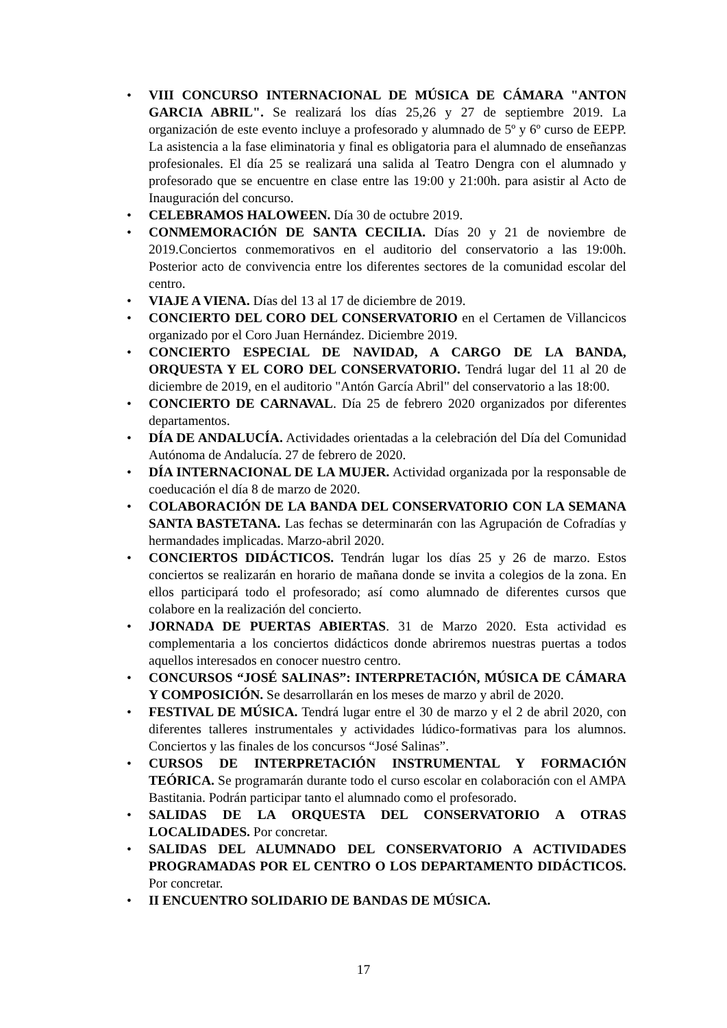• VIII CONCURSO INTERNACIONAL DE MÚSICA DE CÁMARA "ANTON GARCIA ABRIL". Se realizará los días 25,26 y 27 de septiembre 2019. La organización de este evento incluye a profesorado y alumnado de 5º y 6º curso de EEPP. La asistencia a la fase eliminatoria y final es obligatoria para el alumnado de enseñanzas profesionales. El día 25 se realizará una salida al Teatro Dengra con el alumnado y profesorado que se encuentre en clase entre las 19:00 y 21:00h. para asistir al Acto de Inauguración del concurso.
• CELEBRAMOS HALOWEEN. Día 30 de octubre 2019.
• CONMEMORACIÓN DE SANTA CECILIA. Días 20 y 21 de noviembre de 2019.Conciertos conmemorativos en el auditorio del conservatorio a las 19:00h. Posterior acto de convivencia entre los diferentes sectores de la comunidad escolar del centro.
• VIAJE A VIENA. Días del 13 al 17 de diciembre de 2019.
• CONCIERTO DEL CORO DEL CONSERVATORIO en el Certamen de Villancicos organizado por el Coro Juan Hernández. Diciembre 2019.
• CONCIERTO ESPECIAL DE NAVIDAD, A CARGO DE LA BANDA, ORQUESTA Y EL CORO DEL CONSERVATORIO. Tendrá lugar del 11 al 20 de diciembre de 2019, en el auditorio "Antón García Abril" del conservatorio a las 18:00.
• CONCIERTO DE CARNAVAL. Día 25 de febrero 2020 organizados por diferentes departamentos.
• DÍA DE ANDALUCÍA. Actividades orientadas a la celebración del Día del Comunidad Autónoma de Andalucía. 27 de febrero de 2020.
• DÍA INTERNACIONAL DE LA MUJER. Actividad organizada por la responsable de coeducación el día 8 de marzo de 2020.
• COLABORACIÓN DE LA BANDA DEL CONSERVATORIO CON LA SEMANA SANTA BASTETANA. Las fechas se determinarán con las Agrupación de Cofradías y hermandades implicadas. Marzo-abril 2020.
• CONCIERTOS DIDÁCTICOS. Tendrán lugar los días 25 y 26 de marzo. Estos conciertos se realizarán en horario de mañana donde se invita a colegios de la zona. En ellos participará todo el profesorado; así como alumnado de diferentes cursos que colabore en la realización del concierto.
• JORNADA DE PUERTAS ABIERTAS. 31 de Marzo 2020. Esta actividad es complementaria a los conciertos didácticos donde abriremos nuestras puertas a todos aquellos interesados en conocer nuestro centro.
• CONCURSOS “JOSÉ SALINAS”: INTERPRETACIÓN, MÚSICA DE CÁMARA Y COMPOSICIÓN. Se desarrollarán en los meses de marzo y abril de 2020.
• FESTIVAL DE MÚSICA. Tendrá lugar entre el 30 de marzo y el 2 de abril 2020, con diferentes talleres instrumentales y actividades lúdico-formativas para los alumnos. Conciertos y las finales de los concursos “José Salinas”.
• CURSOS DE INTERPRETACIÓN INSTRUMENTAL Y FORMACIÓN TEÓRICA. Se programarán durante todo el curso escolar en colaboración con el AMPA Bastitania. Podrán participar tanto el alumnado como el profesorado.
• SALIDAS DE LA ORQUESTA DEL CONSERVATORIO A OTRAS LOCALIDADES. Por concretar.
• SALIDAS DEL ALUMNADO DEL CONSERVATORIO A ACTIVIDADES PROGRAMADAS POR EL CENTRO O LOS DEPARTAMENTO DIDÁCTICOS. Por concretar.
• II ENCUENTRO SOLIDARIO DE BANDAS DE MÚSICA.
17